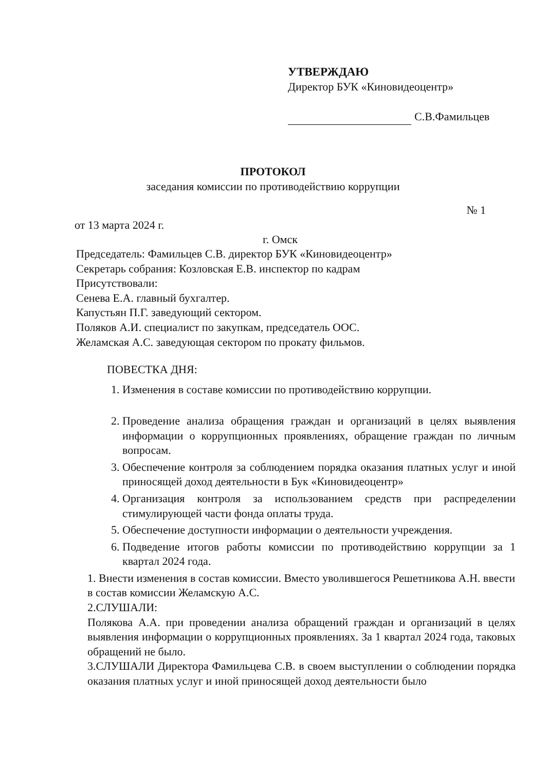УТВЕРЖДАЮ
Директор БУК «Киновидеоцентр»
С.В.Фамильцев
ПРОТОКОЛ
заседания комиссии по противодействию коррупции
№ 1
от 13 марта 2024 г.
г. Омск
Председатель: Фамильцев С.В. директор БУК «Киновидеоцентр»
Секретарь собрания: Козловская Е.В. инспектор по кадрам
Присутствовали:
Сенева Е.А. главный бухгалтер.
Капустьян П.Г. заведующий сектором.
Поляков А.И. специалист по закупкам, председатель ООС.
Желамская А.С. заведующая сектором по прокату фильмов.
ПОВЕСТКА ДНЯ:
1. Изменения в составе комиссии по противодействию коррупции.
2. Проведение анализа обращения граждан и организаций в целях выявления информации о коррупционных проявлениях, обращение граждан по личным вопросам.
3. Обеспечение контроля за соблюдением порядка оказания платных услуг и иной приносящей доход деятельности в Бук «Киновидеоцентр»
4. Организация контроля за использованием средств при распределении стимулирующей части фонда оплаты труда.
5. Обеспечение доступности информации о деятельности учреждения.
6. Подведение итогов работы комиссии по противодействию коррупции за 1 квартал 2024 года.
1. Внести изменения в состав комиссии. Вместо уволившегося Решетникова А.Н. ввести в состав комиссии Желамскую А.С.
2.СЛУШАЛИ:
Полякова А.А. при проведении анализа обращений граждан и организаций в целях выявления информации о коррупционных проявлениях. За 1 квартал 2024 года, таковых обращений не было.
3.СЛУШАЛИ Директора Фамильцева С.В. в своем выступлении о соблюдении порядка оказания платных услуг и иной приносящей доход деятельности было